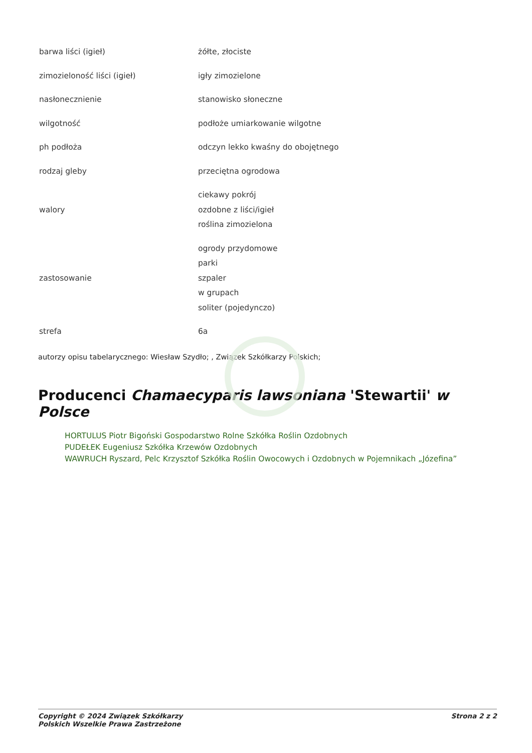| barwa liści (igieł) | żółte, złociste |
| zimozieloność liści (igieł) | igły zimozielone |
| nasłonecznienie | stanowisko słoneczne |
| wilgotność | podłoże umiarkowanie wilgotne |
| ph podłoża | odczyn lekko kwaśny do obojętnego |
| rodzaj gleby | przeciętna ogrodowa |
| walory | ciekawy pokrój ozdobne z liści/igieł roślina zimozielona |
| zastosowanie | ogrody przydomowe parki szpaler w grupach soliter (pojedynczo) |
| strefa | 6a |
autorzy opisu tabelarycznego: Wiesław Szydło; , Związek Szkółkarzy Polskich;
Producenci Chamaecyparis lawsoniana 'Stewartii' w Polsce
HORTULUS Piotr Bigoński Gospodarstwo Rolne Szkółka Roślin Ozdobnych
PUDEŁEK Eugeniusz Szkółka Krzewów Ozdobnych
WAWRUCH Ryszard, Pelc Krzysztof Szkółka Roślin Owocowych i Ozdobnych w Pojemnikach „Józefina”
Copyright © 2024 Związek Szkółkarzy
Polskich Wszelkie Prawa Zastrzeżone
Strona 2 z 2